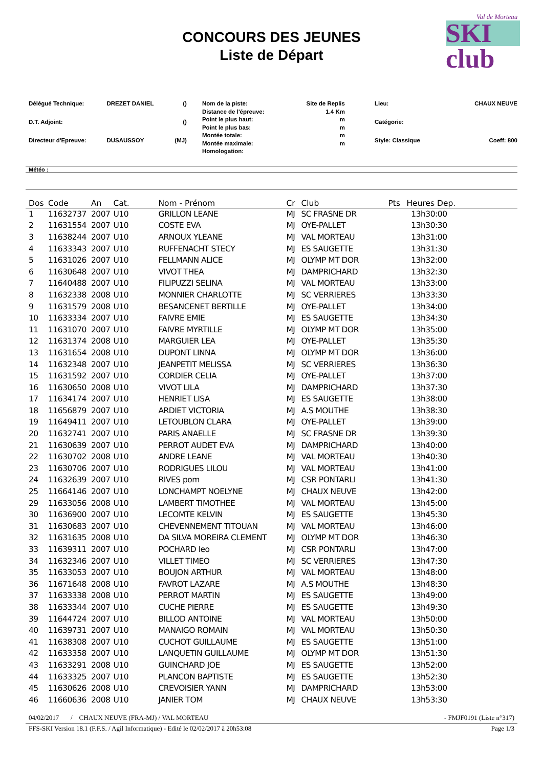Val de Morteau
SKI club
CONCOURS DES JEUNES
Liste de Départ
| Délégué Technique: | DREZET DANIEL | () |
| D.T. Adjoint: | | () |
| Directeur d'Epreuve: | DUSAUSSOY | (MJ) |
| Nom de la piste: | Site de Replis |
| Distance de l'épreuve: | 1.4 Km |
| Point le plus haut: | m |
| Point le plus bas: | m |
| Montée totale: | m |
| Montée maximale: | m |
| Homologation: | |
| Lieu: | CHAUX NEUVE |
| Catégorie: | |
| Style: Classique | Coeff: 800 |
Météo :
| Dos | Code | An | Cat. | Nom - Prénom | Cr | Club | Pts | Heures Dep. |
| --- | --- | --- | --- | --- | --- | --- | --- | --- |
| 1 | 11632737 | 2007 | U10 | GRILLON LEANE | MJ | SC FRASNE DR | | 13h30:00 |
| 2 | 11631554 | 2007 | U10 | COSTE EVA | MJ | OYE-PALLET | | 13h30:30 |
| 3 | 11638244 | 2007 | U10 | ARNOUX YLEANE | MJ | VAL MORTEAU | | 13h31:00 |
| 4 | 11633343 | 2007 | U10 | RUFFENACHT STECY | MJ | ES SAUGETTE | | 13h31:30 |
| 5 | 11631026 | 2007 | U10 | FELLMANN ALICE | MJ | OLYMP MT DOR | | 13h32:00 |
| 6 | 11630648 | 2007 | U10 | VIVOT THEA | MJ | DAMPRICHARD | | 13h32:30 |
| 7 | 11640488 | 2007 | U10 | FILIPUZZI SELINA | MJ | VAL MORTEAU | | 13h33:00 |
| 8 | 11632338 | 2008 | U10 | MONNIER CHARLOTTE | MJ | SC VERRIERES | | 13h33:30 |
| 9 | 11631579 | 2008 | U10 | BESANCENET BERTILLE | MJ | OYE-PALLET | | 13h34:00 |
| 10 | 11633334 | 2007 | U10 | FAIVRE EMIE | MJ | ES SAUGETTE | | 13h34:30 |
| 11 | 11631070 | 2007 | U10 | FAIVRE MYRTILLE | MJ | OLYMP MT DOR | | 13h35:00 |
| 12 | 11631374 | 2008 | U10 | MARGUIER LEA | MJ | OYE-PALLET | | 13h35:30 |
| 13 | 11631654 | 2008 | U10 | DUPONT LINNA | MJ | OLYMP MT DOR | | 13h36:00 |
| 14 | 11632348 | 2007 | U10 | JEANPETIT MELISSA | MJ | SC VERRIERES | | 13h36:30 |
| 15 | 11631592 | 2007 | U10 | CORDIER CELIA | MJ | OYE-PALLET | | 13h37:00 |
| 16 | 11630650 | 2008 | U10 | VIVOT LILA | MJ | DAMPRICHARD | | 13h37:30 |
| 17 | 11634174 | 2007 | U10 | HENRIET LISA | MJ | ES SAUGETTE | | 13h38:00 |
| 18 | 11656879 | 2007 | U10 | ARDIET VICTORIA | MJ | A.S MOUTHE | | 13h38:30 |
| 19 | 11649411 | 2007 | U10 | LETOUBLON CLARA | MJ | OYE-PALLET | | 13h39:00 |
| 20 | 11632741 | 2007 | U10 | PARIS ANAELLE | MJ | SC FRASNE DR | | 13h39:30 |
| 21 | 11630639 | 2007 | U10 | PERROT AUDET EVA | MJ | DAMPRICHARD | | 13h40:00 |
| 22 | 11630702 | 2008 | U10 | ANDRE LEANE | MJ | VAL MORTEAU | | 13h40:30 |
| 23 | 11630706 | 2007 | U10 | RODRIGUES LILOU | MJ | VAL MORTEAU | | 13h41:00 |
| 24 | 11632639 | 2007 | U10 | RIVES pom | MJ | CSR PONTARLI | | 13h41:30 |
| 25 | 11664146 | 2007 | U10 | LONCHAMPT NOELYNE | MJ | CHAUX NEUVE | | 13h42:00 |
| 29 | 11633056 | 2008 | U10 | LAMBERT TIMOTHEE | MJ | VAL MORTEAU | | 13h45:00 |
| 30 | 11636900 | 2007 | U10 | LECOMTE KELVIN | MJ | ES SAUGETTE | | 13h45:30 |
| 31 | 11630683 | 2007 | U10 | CHEVENNEMENT TITOUAN | MJ | VAL MORTEAU | | 13h46:00 |
| 32 | 11631635 | 2008 | U10 | DA SILVA MOREIRA CLEMENT | MJ | OLYMP MT DOR | | 13h46:30 |
| 33 | 11639311 | 2007 | U10 | POCHARD leo | MJ | CSR PONTARLI | | 13h47:00 |
| 34 | 11632346 | 2007 | U10 | VILLET TIMEO | MJ | SC VERRIERES | | 13h47:30 |
| 35 | 11633053 | 2007 | U10 | BOUJON ARTHUR | MJ | VAL MORTEAU | | 13h48:00 |
| 36 | 11671648 | 2008 | U10 | FAVROT LAZARE | MJ | A.S MOUTHE | | 13h48:30 |
| 37 | 11633338 | 2008 | U10 | PERROT MARTIN | MJ | ES SAUGETTE | | 13h49:00 |
| 38 | 11633344 | 2007 | U10 | CUCHE PIERRE | MJ | ES SAUGETTE | | 13h49:30 |
| 39 | 11644724 | 2007 | U10 | BILLOD ANTOINE | MJ | VAL MORTEAU | | 13h50:00 |
| 40 | 11639731 | 2007 | U10 | MANAIGO ROMAIN | MJ | VAL MORTEAU | | 13h50:30 |
| 41 | 11638308 | 2007 | U10 | CUCHOT GUILLAUME | MJ | ES SAUGETTE | | 13h51:00 |
| 42 | 11633358 | 2007 | U10 | LANQUETIN GUILLAUME | MJ | OLYMP MT DOR | | 13h51:30 |
| 43 | 11633291 | 2008 | U10 | GUINCHARD JOE | MJ | ES SAUGETTE | | 13h52:00 |
| 44 | 11633325 | 2007 | U10 | PLANCON BAPTISTE | MJ | ES SAUGETTE | | 13h52:30 |
| 45 | 11630626 | 2008 | U10 | CREVOISIER YANN | MJ | DAMPRICHARD | | 13h53:00 |
| 46 | 11660636 | 2008 | U10 | JANIER TOM | MJ | CHAUX NEUVE | | 13h53:30 |
04/02/2017 / CHAUX NEUVE (FRA-MJ) / VAL MORTEAU - FMJF0191 (Liste n°317)
FFS-SKI Version 18.1 (F.F.S. / Agil Informatique) - Edité le 02/02/2017 à 20h53:08 Page 1/3